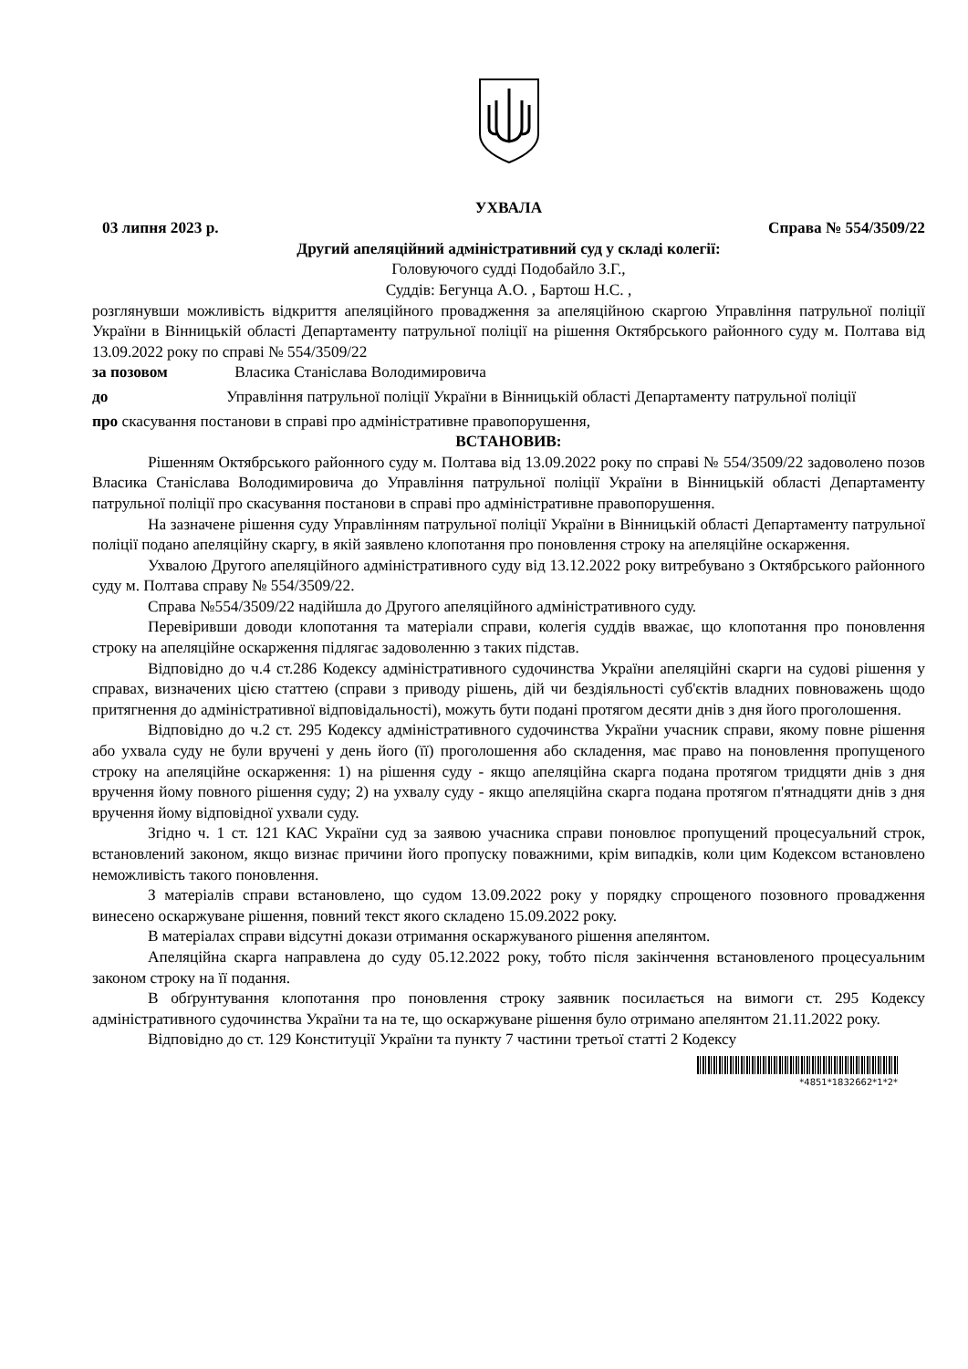УХВАЛА
03 липня 2023 р. Справа № 554/3509/22
Другий апеляційний адміністративний суд у складі колегії:
Головуючого судді Подобайло З.Г.,
Суддів: Бегунца А.О. , Бартош Н.С. ,
розглянувши можливість відкриття апеляційного провадження за апеляційною скаргою Управління патрульної поліції України в Вінницькій області Департаменту патрульної поліції на рішення Октябрського районного суду м. Полтава від 13.09.2022 року по справі № 554/3509/22
за позовом Власика Станіслава Володимировича
до Управління патрульної поліції України в Вінницькій області Департаменту патрульної поліції
про скасування постанови в справі про адміністративне правопорушення,
ВСТАНОВИВ:
Рішенням Октябрського районного суду м. Полтава від 13.09.2022 року по справі № 554/3509/22 задоволено позов Власика Станіслава Володимировича до Управління патрульної поліції України в Вінницькій області Департаменту патрульної поліції про скасування постанови в справі про адміністративне правопорушення.
На зазначене рішення суду Управлінням патрульної поліції України в Вінницькій області Департаменту патрульної поліції подано апеляційну скаргу, в якій заявлено клопотання про поновлення строку на апеляційне оскарження.
Ухвалою Другого апеляційного адміністративного суду від 13.12.2022 року витребувано з Октябрського районного суду м. Полтава справу № 554/3509/22.
Справа №554/3509/22 надійшла до Другого апеляційного адміністративного суду.
Перевіривши доводи клопотання та матеріали справи, колегія суддів вважає, що клопотання про поновлення строку на апеляційне оскарження підлягає задоволенню з таких підстав.
Відповідно до ч.4 ст.286 Кодексу адміністративного судочинства України апеляційні скарги на судові рішення у справах, визначених цією статтею (справи з приводу рішень, дій чи бездіяльності суб'єктів владних повноважень щодо притягнення до адміністративної відповідальності), можуть бути подані протягом десяти днів з дня його проголошення.
Відповідно до ч.2 ст. 295 Кодексу адміністративного судочинства України учасник справи, якому повне рішення або ухвала суду не були вручені у день його (її) проголошення або складення, має право на поновлення пропущеного строку на апеляційне оскарження: 1) на рішення суду - якщо апеляційна скарга подана протягом тридцяти днів з дня вручення йому повного рішення суду; 2) на ухвалу суду - якщо апеляційна скарга подана протягом п'ятнадцяти днів з дня вручення йому відповідної ухвали суду.
Згідно ч. 1 ст. 121 КАС України суд за заявою учасника справи поновлює пропущений процесуальний строк, встановлений законом, якщо визнає причини його пропуску поважними, крім випадків, коли цим Кодексом встановлено неможливість такого поновлення.
З матеріалів справи встановлено, що судом 13.09.2022 року у порядку спрощеного позовного провадження винесено оскаржуване рішення, повний текст якого складено 15.09.2022 року.
В матеріалах справи відсутні докази отримання оскаржуваного рішення апелянтом.
Апеляційна скарга направлена до суду 05.12.2022 року, тобто після закінчення встановленого процесуальним законом строку на її подання.
В обґрунтування клопотання про поновлення строку заявник посилається на вимоги ст. 295 Кодексу адміністративного судочинства України та на те, що оскаржуване рішення було отримано апелянтом 21.11.2022 року.
Відповідно до ст. 129 Конституції України та пункту 7 частини третьої статті 2 Кодексу
*4851*1832662*1*2*